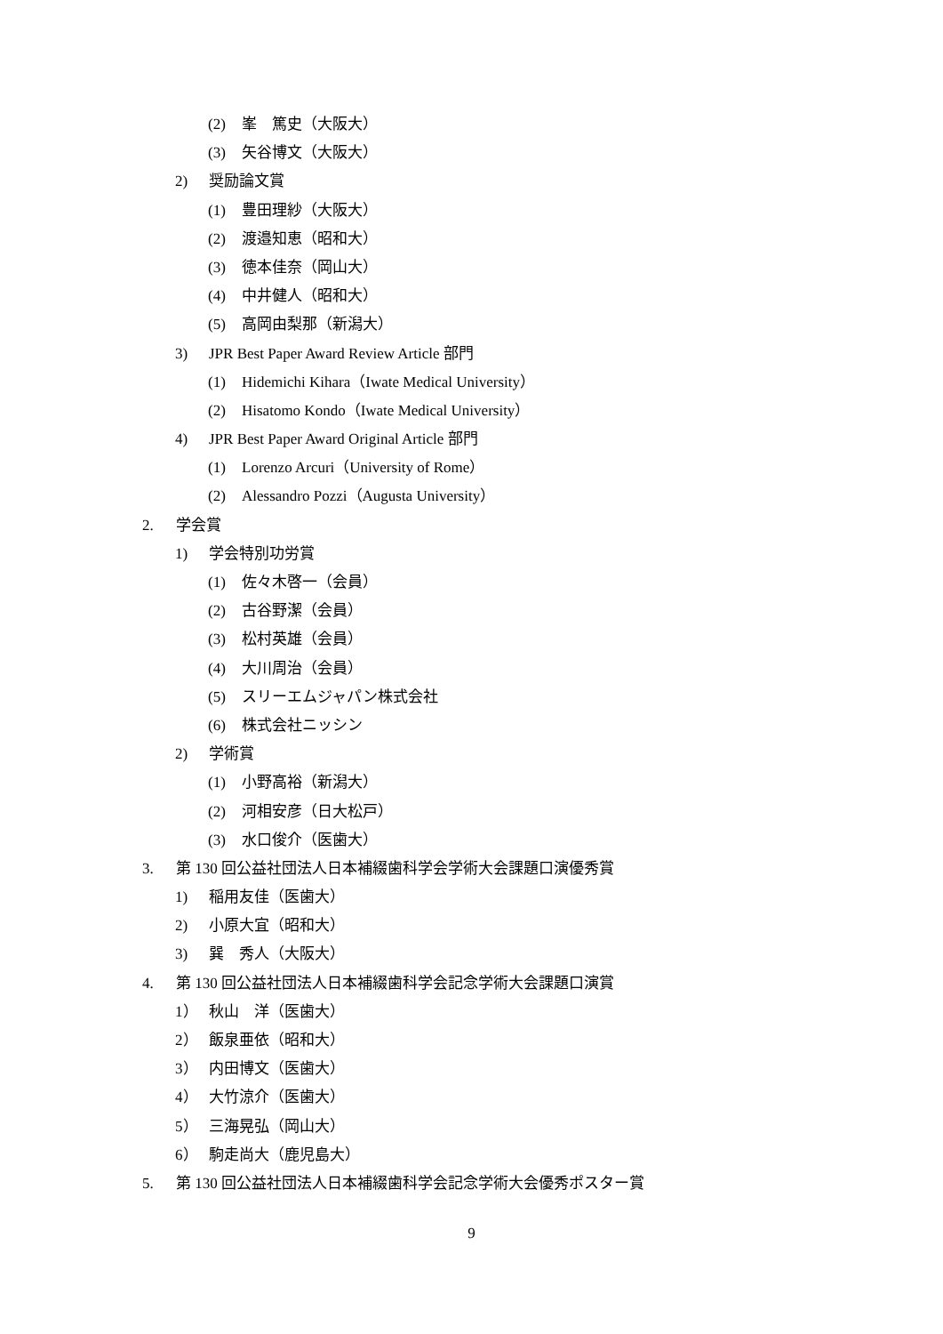(2) 峯　篤史（大阪大）
(3) 矢谷博文（大阪大）
2) 奨励論文賞
(1) 豊田理紗（大阪大）
(2) 渡邉知恵（昭和大）
(3) 徳本佳奈（岡山大）
(4) 中井健人（昭和大）
(5) 高岡由梨那（新潟大）
3) JPR Best Paper Award Review Article 部門
(1) Hidemichi Kihara（Iwate Medical University）
(2) Hisatomo Kondo（Iwate Medical University）
4) JPR Best Paper Award Original Article 部門
(1) Lorenzo Arcuri（University of Rome）
(2) Alessandro Pozzi（Augusta University）
2. 学会賞
1) 学会特別功労賞
(1) 佐々木啓一（会員）
(2) 古谷野潔（会員）
(3) 松村英雄（会員）
(4) 大川周治（会員）
(5) スリーエムジャパン株式会社
(6) 株式会社ニッシン
2) 学術賞
(1) 小野高裕（新潟大）
(2) 河相安彦（日大松戸）
(3) 水口俊介（医歯大）
3. 第 130 回公益社団法人日本補綴歯科学会学術大会課題口演優秀賞
1) 稲用友佳（医歯大）
2) 小原大宜（昭和大）
3) 巽　秀人（大阪大）
4. 第 130 回公益社団法人日本補綴歯科学会記念学術大会課題口演賞
1） 秋山　洋（医歯大）
2） 飯泉亜依（昭和大）
3） 内田博文（医歯大）
4） 大竹涼介（医歯大）
5） 三海晃弘（岡山大）
6） 駒走尚大（鹿児島大）
5. 第 130 回公益社団法人日本補綴歯科学会記念学術大会優秀ポスター賞
9